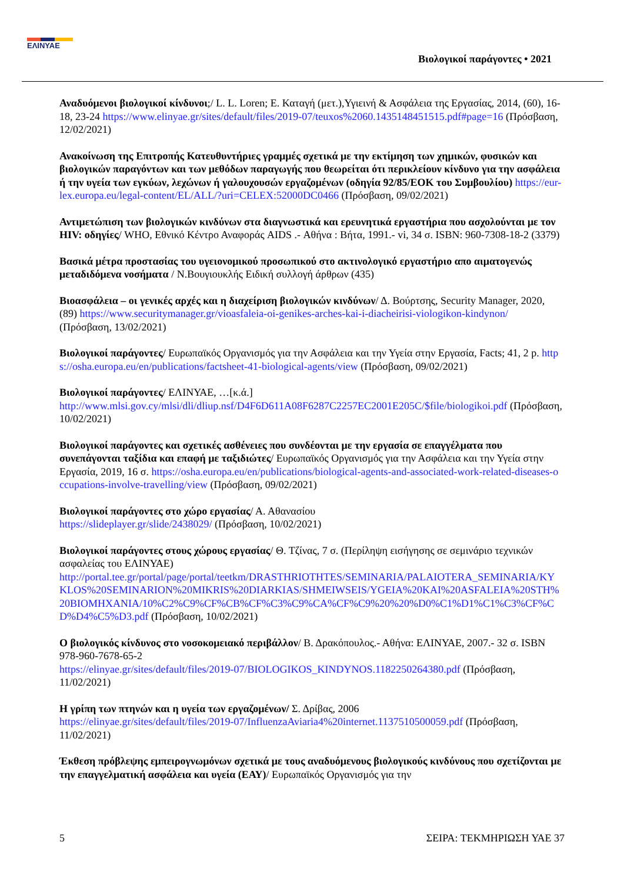ΕΛΙΝΥΑΕ
Βιολογικοί παράγοντες • 2021
Αναδυόμενοι βιολογικοί κίνδυνοι;/ L. L. Loren; Ε. Καταγή (μετ.),Υγιεινή & Ασφάλεια της Εργασίας, 2014, (60), 16-18, 23-24 https://www.elinyae.gr/sites/default/files/2019-07/teuxos%2060.1435148451515.pdf#page=16 (Πρόσβαση, 12/02/2021)
Ανακοίνωση της Επιτροπής Κατευθυντήριες γραμμές σχετικά με την εκτίμηση των χημικών, φυσικών και βιολογικών παραγόντων και των μεθόδων παραγωγής που θεωρείται ότι περικλείουν κίνδυνο για την ασφάλεια ή την υγεία των εγκύων, λεχώνων ή γαλουχουσών εργαζομένων (οδηγία 92/85/ΕΟΚ του Συμβουλίου) https://eur-lex.europa.eu/legal-content/EL/ALL/?uri=CELEX:52000DC0466 (Πρόσβαση, 09/02/2021)
Αντιμετώπιση των βιολογικών κινδύνων στα διαγνωστικά και ερευνητικά εργαστήρια που ασχολούνται με τον HIV: οδηγίες/ WHO, Εθνικό Κέντρο Αναφοράς AIDS .- Αθήνα : Βήτα, 1991.- vi, 34 σ. ISBN: 960-7308-18-2 (3379)
Βασικά μέτρα προστασίας του υγειονομικού προσωπικού στο ακτινολογικό εργαστήριο απο αιματογενώς μεταδιδόμενα νοσήματα / Ν.Βουγιουκλής Ειδική συλλογή άρθρων (435)
Βιοασφάλεια – οι γενικές αρχές και η διαχείριση βιολογικών κινδύνων/ Δ. Βούρτσης, Security Manager, 2020, (89) https://www.securitymanager.gr/vioasfaleia-oi-genikes-arches-kai-i-diacheirisi-viologikon-kindynon/ (Πρόσβαση, 13/02/2021)
Βιολογικοί παράγοντες/ Ευρωπαϊκός Οργανισμός για την Ασφάλεια και την Υγεία στην Εργασία, Facts; 41, 2 p. https://osha.europa.eu/en/publications/factsheet-41-biological-agents/view (Πρόσβαση, 09/02/2021)
Βιολογικοί παράγοντες/ ΕΛΙΝΥΑΕ, …[κ.ά.]
http://www.mlsi.gov.cy/mlsi/dli/dliup.nsf/D4F6D611A08F6287C2257EC2001E205C/$file/biologikoi.pdf (Πρόσβαση, 10/02/2021)
Βιολογικοί παράγοντες και σχετικές ασθένειες που συνδέονται με την εργασία σε επαγγέλματα που συνεπάγονται ταξίδια και επαφή με ταξιδιώτες/ Ευρωπαϊκός Οργανισμός για την Ασφάλεια και την Υγεία στην Εργασία, 2019, 16 σ. https://osha.europa.eu/en/publications/biological-agents-and-associated-work-related-diseases-occupations-involve-travelling/view (Πρόσβαση, 09/02/2021)
Βιολογικοί παράγοντες στο χώρο εργασίας/ Α. Αθανασίου
https://slideplayer.gr/slide/2438029/ (Πρόσβαση, 10/02/2021)
Βιολογικοί παράγοντες στους χώρους εργασίας/ Θ. Τζίνας, 7 σ. (Περίληψη εισήγησης σε σεμινάριο τεχνικών ασφαλείας του ΕΛΙΝΥΑΕ)
http://portal.tee.gr/portal/page/portal/teetkm/DRASTHRIOTHTES/SEMINARIA/PALAIOTERA_SEMINARIA/KYKLOS%20SEMINARION%20MIKRIS%20DIARKIAS/SHMEIWSEIS/YGEIA%20KAI%20ASFALEIA%20STH%20BIOMHXANIA/10%C2%C9%CF%CB%CF%C3%C9%CA%CF%C9%20%20%D0%C1%D1%C1%C3%CF%CD%D4%C5%D3.pdf (Πρόσβαση, 10/02/2021)
Ο βιολογικός κίνδυνος στο νοσοκομειακό περιβάλλον/ Β. Δρακόπουλος.- Αθήνα: ΕΛΙΝΥΑΕ, 2007.- 32 σ. ISBN 978-960-7678-65-2
https://elinyae.gr/sites/default/files/2019-07/BIOLOGIKOS_KINDYNOS.1182250264380.pdf (Πρόσβαση, 11/02/2021)
Η γρίπη των πτηνών και η υγεία των εργαζομένων/ Σ. Δρίβας, 2006
https://elinyae.gr/sites/default/files/2019-07/InfluenzaAviaria4%20internet.1137510500059.pdf (Πρόσβαση, 11/02/2021)
Έκθεση πρόβλεψης εμπειρογνωμόνων σχετικά με τους αναδυόμενους βιολογικούς κινδύνους που σχετίζονται με την επαγγελματική ασφάλεια και υγεία (ΕΑΥ)/ Ευρωπαϊκός Οργανισμός για την
5 ΣΕΙΡΑ: ΤΕΚΜΗΡΙΩΣΗ ΥΑΕ 37